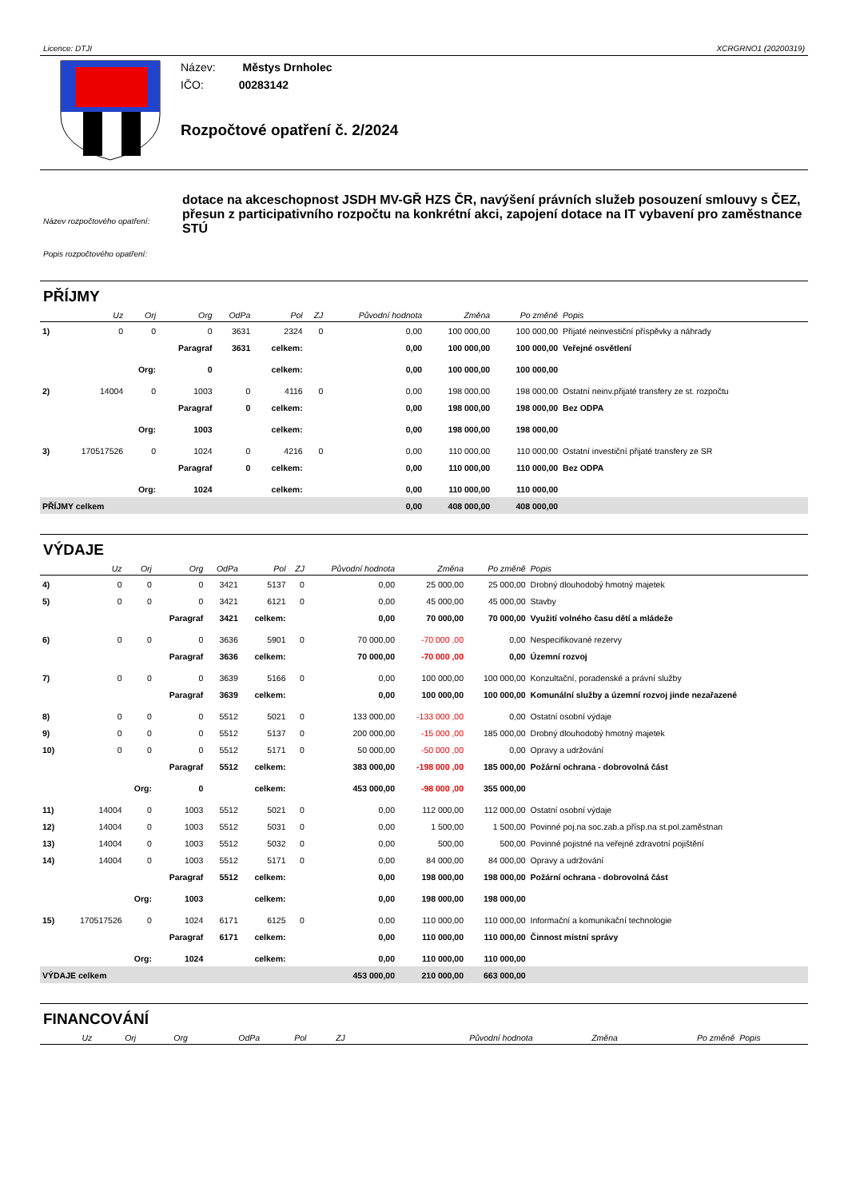Licence: DTJI XCRGRNO1 (20200319)
Název: Městys Drnholec
IČO: 00283142
Rozpočtové opatření č. 2/2024
Název rozpočtového opatření:
Popis rozpočtového opatření:
dotace na akceschopnost JSDH MV-GŘ HZS ČR, navýšení právních služeb posouzení smlouvy s ČEZ, přesun z participativního rozpočtu na konkrétní akci, zapojení dotace na IT vybavení pro zaměstnance STÚ
PŘÍJMY
| | Uz | Orj | Org | OdPa | Pol | ZJ | Původní hodnota | Změna | Po změně | Popis |
| --- | --- | --- | --- | --- | --- | --- | --- | --- | --- | --- |
| 1) | 0 | 0 | 0 | 3631 | 2324 | 0 | 0,00 | 100 000,00 | 100 000,00 | Přijaté neinvestiční příspěvky a náhrady |
| | | | Paragraf | 3631 | celkem: | | 0,00 | 100 000,00 | 100 000,00 | Veřejné osvětlení |
| | | Org: | 0 | | celkem: | | 0,00 | 100 000,00 | 100 000,00 | |
| 2) | 14004 | 0 | 1003 | 0 | 4116 | 0 | 0,00 | 198 000,00 | 198 000,00 | Ostatní neinv.přijaté transfery ze st. rozpočtu |
| | | | Paragraf | 0 | celkem: | | 0,00 | 198 000,00 | 198 000,00 | Bez ODPA |
| | | Org: | 1003 | | celkem: | | 0,00 | 198 000,00 | 198 000,00 | |
| 3) | 170517526 | 0 | 1024 | 0 | 4216 | 0 | 0,00 | 110 000,00 | 110 000,00 | Ostatní investiční přijaté transfery ze SR |
| | | | Paragraf | 0 | celkem: | | 0,00 | 110 000,00 | 110 000,00 | Bez ODPA |
| | | Org: | 1024 | | celkem: | | 0,00 | 110 000,00 | 110 000,00 | |
| PŘÍJMY celkem | | | | | | | 0,00 | 408 000,00 | 408 000,00 | |
VÝDAJE
| | Uz | Orj | Org | OdPa | Pol | ZJ | Původní hodnota | Změna | Po změně | Popis |
| --- | --- | --- | --- | --- | --- | --- | --- | --- | --- | --- |
| 4) | 0 | 0 | 0 | 3421 | 5137 | 0 | 0,00 | 25 000,00 | 25 000,00 | Drobný dlouhodobý hmotný majetek |
| 5) | 0 | 0 | 0 | 3421 | 6121 | 0 | 0,00 | 45 000,00 | 45 000,00 | Stavby |
| | | | Paragraf | 3421 | celkem: | | 0,00 | 70 000,00 | 70 000,00 | Využití volného času dětí a mládeže |
| 6) | 0 | 0 | 0 | 3636 | 5901 | 0 | 70 000,00 | -70 000 ,00 | 0,00 | Nespecifikované rezervy |
| | | | Paragraf | 3636 | celkem: | | 70 000,00 | -70 000 ,00 | 0,00 | Územní rozvoj |
| 7) | 0 | 0 | 0 | 3639 | 5166 | 0 | 0,00 | 100 000,00 | 100 000,00 | Konzultační, poradenské a právní služby |
| | | | Paragraf | 3639 | celkem: | | 0,00 | 100 000,00 | 100 000,00 | Komunální služby a územní rozvoj jinde nezařazené |
| 8) | 0 | 0 | 0 | 5512 | 5021 | 0 | 133 000,00 | -133 000 ,00 | 0,00 | Ostatní osobní výdaje |
| 9) | 0 | 0 | 0 | 5512 | 5137 | 0 | 200 000,00 | -15 000 ,00 | 185 000,00 | Drobný dlouhodobý hmotný majetek |
| 10) | 0 | 0 | 0 | 5512 | 5171 | 0 | 50 000,00 | -50 000 ,00 | 0,00 | Opravy a udržování |
| | | | Paragraf | 5512 | celkem: | | 383 000,00 | -198 000 ,00 | 185 000,00 | Požární ochrana - dobrovolná část |
| | | Org: | 0 | | celkem: | | 453 000,00 | -98 000 ,00 | 355 000,00 | |
| 11) | 14004 | 0 | 1003 | 5512 | 5021 | 0 | 0,00 | 112 000,00 | 112 000,00 | Ostatní osobní výdaje |
| 12) | 14004 | 0 | 1003 | 5512 | 5031 | 0 | 0,00 | 1 500,00 | 1 500,00 | Povinné poj.na soc.zab.a přísp.na st.pol.zaměstnan |
| 13) | 14004 | 0 | 1003 | 5512 | 5032 | 0 | 0,00 | 500,00 | 500,00 | Povinné pojistné na veřejné zdravotní pojištění |
| 14) | 14004 | 0 | 1003 | 5512 | 5171 | 0 | 0,00 | 84 000,00 | 84 000,00 | Opravy a udržování |
| | | | Paragraf | 5512 | celkem: | | 0,00 | 198 000,00 | 198 000,00 | Požární ochrana - dobrovolná část |
| | | Org: | 1003 | | celkem: | | 0,00 | 198 000,00 | 198 000,00 | |
| 15) | 170517526 | 0 | 1024 | 6171 | 6125 | 0 | 0,00 | 110 000,00 | 110 000,00 | Informační a komunikační technologie |
| | | | Paragraf | 6171 | celkem: | | 0,00 | 110 000,00 | 110 000,00 | Činnost místní správy |
| | | Org: | 1024 | | celkem: | | 0,00 | 110 000,00 | 110 000,00 | |
| VÝDAJE celkem | | | | | | | 453 000,00 | 210 000,00 | 663 000,00 | |
FINANCOVÁNÍ
| | Uz | Orj | Org | OdPa | Pol | ZJ | Původní hodnota | Změna | Po změně | Popis |
| --- | --- | --- | --- | --- | --- | --- | --- | --- | --- | --- |